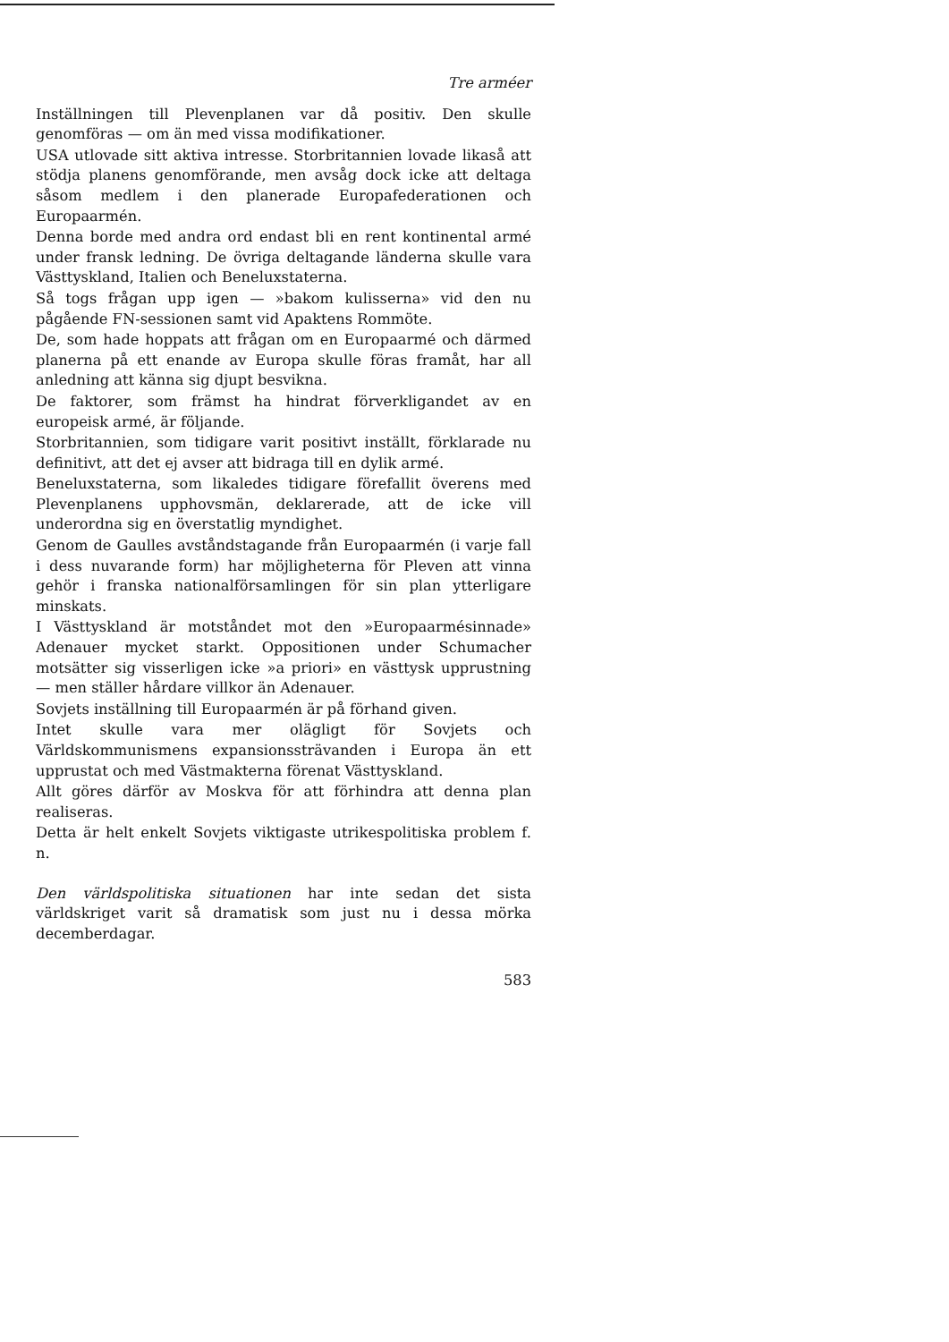Tre arméer
Inställningen till Plevenplanen var då positiv. Den skulle genomföras — om än med vissa modifikationer.
USA utlovade sitt aktiva intresse. Storbritannien lovade likaså att stödja planens genomförande, men avsåg dock icke att deltaga såsom medlem i den planerade Europafederationen och Europaarmén.
Denna borde med andra ord endast bli en rent kontinental armé under fransk ledning. De övriga deltagande länderna skulle vara Västtyskland, Italien och Beneluxstaterna.
Så togs frågan upp igen — »bakom kulisserna» vid den nu pågående FN-sessionen samt vid Apaktens Rommöte.
De, som hade hoppats att frågan om en Europaarmé och därmed planerna på ett enande av Europa skulle föras framåt, har all anledning att känna sig djupt besvikna.
De faktorer, som främst ha hindrat förverkligandet av en europeisk armé, är följande.
Storbritannien, som tidigare varit positivt inställt, förklarade nu definitivt, att det ej avser att bidraga till en dylik armé.
Beneluxstaterna, som likaledes tidigare förefallit överens med Plevenplanens upphovsmän, deklarerade, att de icke vill underordna sig en överstatlig myndighet.
Genom de Gaulles avståndstagande från Europaarmén (i varje fall i dess nuvarande form) har möjligheterna för Pleven att vinna gehör i franska nationalförsamlingen för sin plan ytterligare minskats.
I Västtyskland är motståndet mot den »Europaarmésinnade» Adenauer mycket starkt. Oppositionen under Schumacher motsätter sig visserligen icke »a priori» en västtysk upprustning — men ställer hårdare villkor än Adenauer.
Sovjets inställning till Europaarmén är på förhand given.
Intet skulle vara mer olägligt för Sovjets och Världskommunismens expansionssträvanden i Europa än ett upprustat och med Västmakterna förenat Västtyskland.
Allt göres därför av Moskva för att förhindra att denna plan realiseras.
Detta är helt enkelt Sovjets viktigaste utrikespolitiska problem f. n.
Den världspolitiska situationen har inte sedan det sista världskriget varit så dramatisk som just nu i dessa mörka decemberdagar.
583